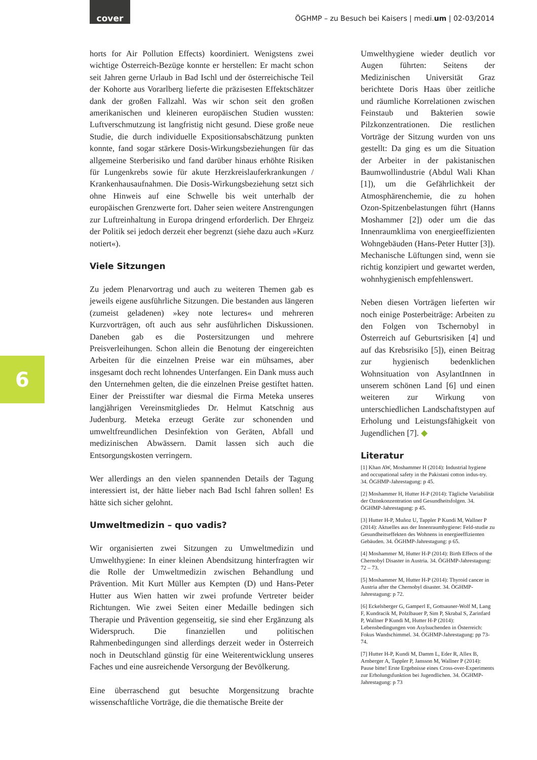cover
ÖGHMP – zu Besuch bei Kaisers | medi.um | 02-03/2014
6
horts for Air Pollution Effects) koordiniert. Wenigstens zwei wichtige Österreich-Bezüge konnte er herstellen: Er macht schon seit Jahren gerne Urlaub in Bad Ischl und der österreichische Teil der Kohorte aus Vorarlberg lieferte die präzisesten Effektschätzer dank der großen Fallzahl. Was wir schon seit den großen amerikanischen und kleineren europäischen Studien wussten: Luftverschmutzung ist langfristig nicht gesund. Diese große neue Studie, die durch individuelle Expositionsabschätzung punkten konnte, fand sogar stärkere Dosis-Wirkungsbeziehungen für das allgemeine Sterberisiko und fand darüber hinaus erhöhte Risiken für Lungenkrebs sowie für akute Herzkreislauferkrankungen / Krankenhausaufnahmen. Die Dosis-Wirkungsbeziehung setzt sich ohne Hinweis auf eine Schwelle bis weit unterhalb der europäischen Grenzwerte fort. Daher seien weitere Anstrengungen zur Luftreinhaltung in Europa dringend erforderlich. Der Ehrgeiz der Politik sei jedoch derzeit eher begrenzt (siehe dazu auch »Kurz notiert«).
Viele Sitzungen
Zu jedem Plenarvortrag und auch zu weiteren Themen gab es jeweils eigene ausführliche Sitzungen. Die bestanden aus längeren (zumeist geladenen) »key note lectures« und mehreren Kurzvorträgen, oft auch aus sehr ausführlichen Diskussionen. Daneben gab es die Postersitzungen und mehrere Preisverleihungen. Schon allein die Benotung der eingereichten Arbeiten für die einzelnen Preise war ein mühsames, aber insgesamt doch recht lohnendes Unterfangen. Ein Dank muss auch den Unternehmen gelten, die die einzelnen Preise gestiftet hatten. Einer der Preisstifter war diesmal die Firma Meteka unseres langjährigen Vereinsmitgliedes Dr. Helmut Katschnig aus Judenburg. Meteka erzeugt Geräte zur schonenden und umweltfreundlichen Desinfektion von Geräten, Abfall und medizinischen Abwässern. Damit lassen sich auch die Entsorgungskosten verringern.
Wer allerdings an den vielen spannenden Details der Tagung interessiert ist, der hätte lieber nach Bad Ischl fahren sollen! Es hätte sich sicher gelohnt.
Umweltmedizin – quo vadis?
Wir organisierten zwei Sitzungen zu Umweltmedizin und Umwelthygiene: In einer kleinen Abendsitzung hinterfragten wir die Rolle der Umweltmedizin zwischen Behandlung und Prävention. Mit Kurt Müller aus Kempten (D) und Hans-Peter Hutter aus Wien hatten wir zwei profunde Vertreter beider Richtungen. Wie zwei Seiten einer Medaille bedingen sich Therapie und Prävention gegenseitig, sie sind eher Ergänzung als Widerspruch. Die finanziellen und politischen Rahmenbedingungen sind allerdings derzeit weder in Österreich noch in Deutschland günstig für eine Weiterentwicklung unseres Faches und eine ausreichende Versorgung der Bevölkerung.
Eine überraschend gut besuchte Morgensitzung brachte wissenschaftliche Vorträge, die die thematische Breite der
Umwelthygiene wieder deutlich vor Augen führten: Seitens der Medizinischen Universität Graz berichtete Doris Haas über zeitliche und räumliche Korrelationen zwischen Feinstaub und Bakterien sowie Pilzkonzentrationen. Die restlichen Vorträge der Sitzung wurden von uns gestellt: Da ging es um die Situation der Arbeiter in der pakistanischen Baumwollindustrie (Abdul Wali Khan [1]), um die Gefährlichkeit der Atmosphärenchemie, die zu hohen Ozon-Spitzenbelastungen führt (Hanns Moshammer [2]) oder um die das Innenraumklima von energieeffizienten Wohngebäuden (Hans-Peter Hutter [3]). Mechanische Lüftungen sind, wenn sie richtig konzipiert und gewartet werden, wohnhygienisch empfehlenswert.
Neben diesen Vorträgen lieferten wir noch einige Posterbeiträge: Arbeiten zu den Folgen von Tschernobyl in Österreich auf Geburtsrisiken [4] und auf das Krebsrisiko [5]), einen Beitrag zur hygienisch bedenklichen Wohnsituation von AsylantInnen in unserem schönen Land [6] und einen weiteren zur Wirkung von unterschiedlichen Landschaftstypen auf Erholung und Leistungsfähigkeit von Jugendlichen [7]. ◆
Literatur
[1] Khan AW, Moshammer H (2014): Industrial hygiene and occupational safety in the Pakistani cotton indus-try. 34. ÖGHMP-Jahrestagung: p 45.
[2] Moshammer H, Hutter H-P (2014): Tägliche Variabilität der Ozonkonzentration und Gesundheitsfolgen. 34. ÖGHMP-Jahrestagung: p 45.
[3] Hutter H-P, Muñoz U, Tappler P Kundi M, Wallner P (2014): Aktuelles aus der Innenraumhygiene: Feld-studie zu Gesundheitseffekten des Wohnens in energieeffizienten Gebäuden. 34. ÖGHMP-Jahrestagung: p 65.
[4] Moshammer M, Hutter H-P (2014): Birth Effects of the Chernobyl Disaster in Austria. 34. ÖGHMP-Jahrestagung: 72 – 73.
[5] Moshammer M, Hutter H-P (2014): Thyroid cancer in Austria after the Chernobyl disaster. 34. ÖGHMP-Jahrestagung: p 72.
[6] Eckelsberger G, Gamperl E, Gottsauner-Wolf M, Lang F, Kundracik M, Polzlbauer P, Sim P, Skrabal S, Zarinfard P, Wallner P Kundi M, Hutter H-P (2014): Lebensbedingungen von Asylsuchenden in Österreich: Fokus Wandschimmel. 34. ÖGHMP-Jahrestagung: pp 73-74.
[7] Hutter H-P, Kundi M, Damm L, Eder R, Allex B, Arnberger A, Tappler P, Jansson M, Wallner P (2014): Pause bitte! Erste Ergebnisse eines Cross-over-Experiments zur Erholungsfunktion bei Jugendlichen. 34. ÖGHMP-Jahrestagung: p 73